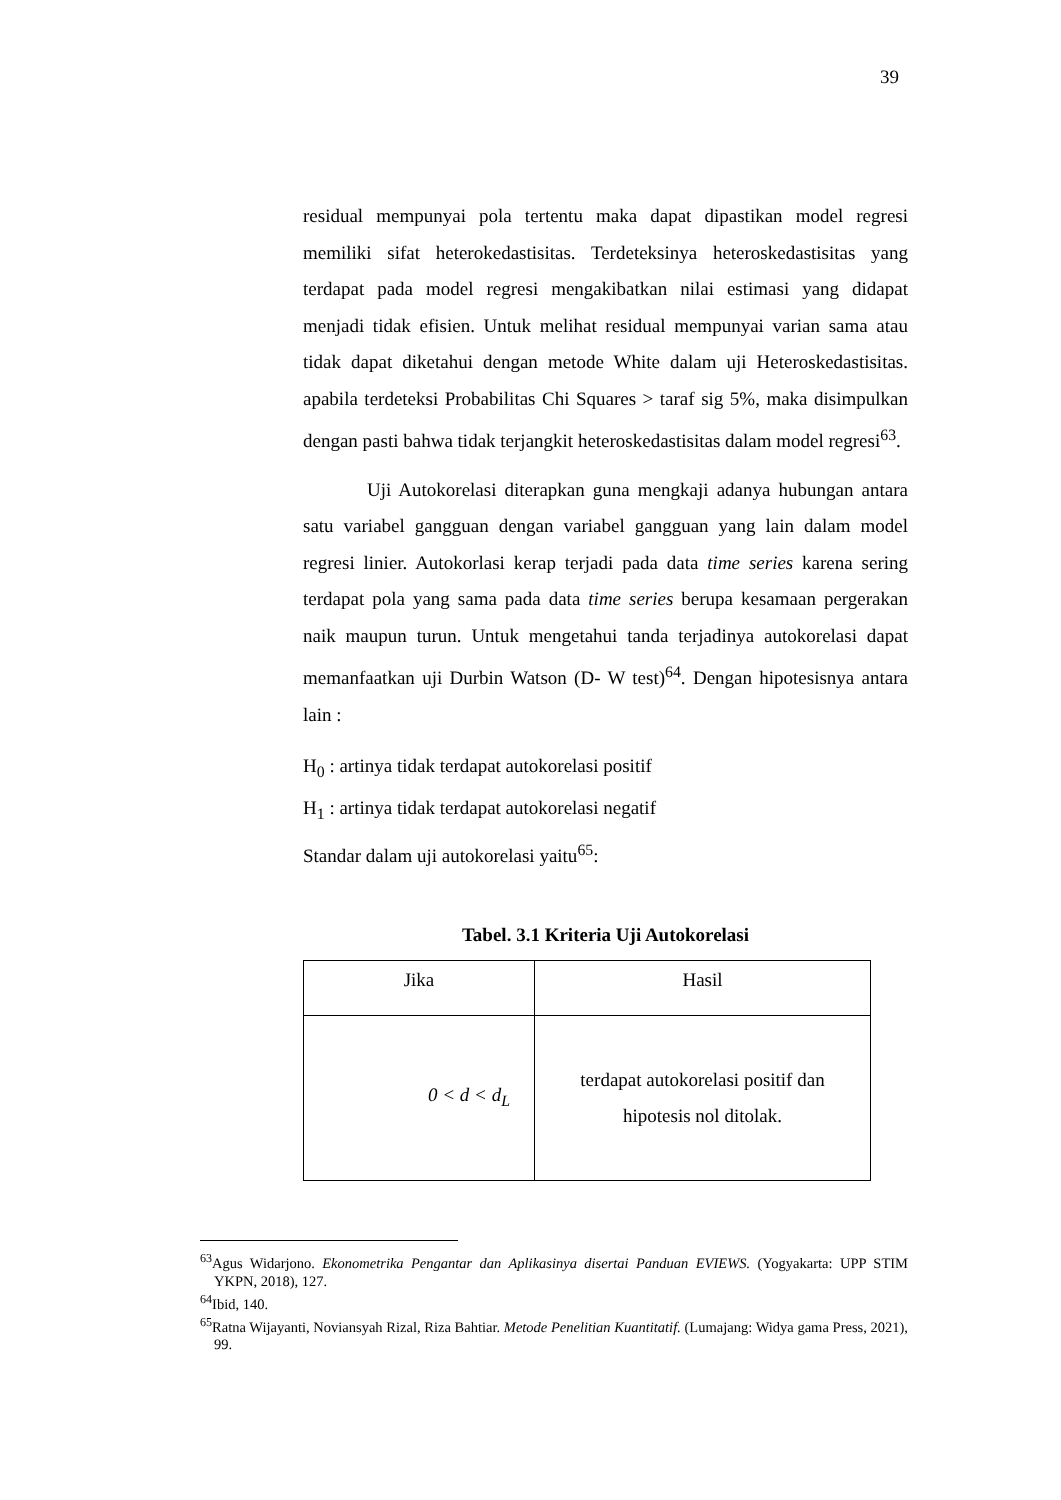39
residual mempunyai pola tertentu maka dapat dipastikan model regresi memiliki sifat heterokedastisitas. Terdeteksinya heteroskedastisitas yang terdapat pada model regresi mengakibatkan nilai estimasi yang didapat menjadi tidak efisien. Untuk melihat residual mempunyai varian sama atau tidak dapat diketahui dengan metode White dalam uji Heteroskedastisitas. apabila terdeteksi Probabilitas Chi Squares > taraf sig 5%, maka disimpulkan dengan pasti bahwa tidak terjangkit heteroskedastisitas dalam model regresi<sup>63</sup>.
Uji Autokorelasi diterapkan guna mengkaji adanya hubungan antara satu variabel gangguan dengan variabel gangguan yang lain dalam model regresi linier. Autokorlasi kerap terjadi pada data time series karena sering terdapat pola yang sama pada data time series berupa kesamaan pergerakan naik maupun turun. Untuk mengetahui tanda terjadinya autokorelasi dapat memanfaatkan uji Durbin Watson (D- W test)<sup>64</sup>. Dengan hipotesisnya antara lain :
H<sub>0</sub> : artinya tidak terdapat autokorelasi positif
H<sub>1</sub> : artinya tidak terdapat autokorelasi negatif
Standar dalam uji autokorelasi yaitu<sup>65</sup>:
Tabel. 3.1 Kriteria Uji Autokorelasi
| Jika | Hasil |
| 0 < d < d<sub>L</sub> | terdapat autokorelasi positif dan hipotesis nol ditolak. |
<sup>63</sup> Agus Widarjono. Ekonometrika Pengantar dan Aplikasinya disertai Panduan EVIEWS. (Yogyakarta: UPP STIM YKPN, 2018), 127.
<sup>64</sup> Ibid, 140.
<sup>65</sup> Ratna Wijayanti, Noviansyah Rizal, Riza Bahtiar. Metode Penelitian Kuantitatif. (Lumajang: Widya gama Press, 2021), 99.